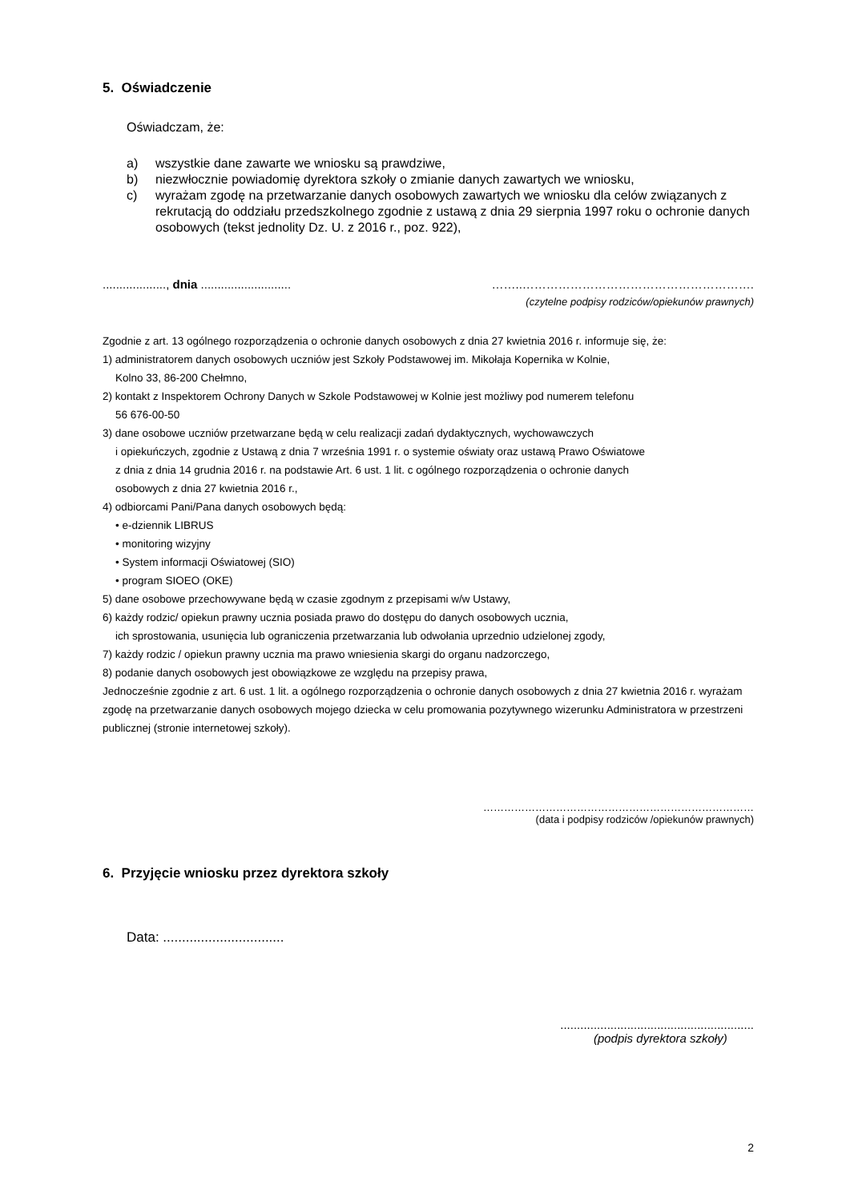5. Oświadczenie
Oświadczam, że:
a) wszystkie dane zawarte we wniosku są prawdziwe,
b) niezwłocznie powiadomię dyrektora szkoły o zmianie danych zawartych we wniosku,
c) wyrażam zgodę na przetwarzanie danych osobowych zawartych we wniosku dla celów związanych z rekrutacją do oddziału przedszkolnego zgodnie z ustawą z dnia 29 sierpnia 1997 roku o ochronie danych osobowych (tekst jednolity Dz. U. z 2016 r., poz. 922),
..................., dnia ........................... ……..………………………………………………….
(czytelne podpisy rodziców/opiekunów prawnych)
Zgodnie z art. 13 ogólnego rozporządzenia o ochronie danych osobowych z dnia 27 kwietnia 2016 r. informuje się, że:
1) administratorem danych osobowych uczniów jest Szkoły Podstawowej im. Mikołaja Kopernika w Kolnie,
Kolno 33, 86-200 Chełmno,
2) kontakt z Inspektorem Ochrony Danych w Szkole Podstawowej w Kolnie jest możliwy pod numerem telefonu
56 676-00-50
3) dane osobowe uczniów przetwarzane będą w celu realizacji zadań dydaktycznych, wychowawczych
i opiekuńczych, zgodnie z Ustawą z dnia 7 września 1991 r. o systemie oświaty oraz ustawą Prawo Oświatowe
z dnia z dnia 14 grudnia 2016 r. na podstawie Art. 6 ust. 1 lit. c ogólnego rozporządzenia o ochronie danych
osobowych z dnia 27 kwietnia 2016 r.,
4) odbiorcami Pani/Pana danych osobowych będą:
• e-dziennik LIBRUS
• monitoring wizyjny
• System informacji Oświatowej (SIO)
• program SIOEO (OKE)
5) dane osobowe przechowywane będą w czasie zgodnym z przepisami w/w Ustawy,
6) każdy rodzic/ opiekun prawny ucznia posiada prawo do dostępu do danych osobowych ucznia,
ich sprostowania, usunięcia lub ograniczenia przetwarzania lub odwołania uprzednio udzielonej zgody,
7) każdy rodzic / opiekun prawny ucznia ma prawo wniesienia skargi do organu nadzorczego,
8) podanie danych osobowych jest obowiązkowe ze względu na przepisy prawa,
Jednocześnie zgodnie z art. 6 ust. 1 lit. a ogólnego rozporządzenia o ochronie danych osobowych z dnia 27 kwietnia 2016 r. wyrażam zgodę na przetwarzanie danych osobowych mojego dziecka w celu promowania pozytywnego wizerunku Administratora w przestrzeni publicznej (stronie internetowej szkoły).
……………………………………………………………………
(data i podpisy rodziców /opiekunów prawnych)
6. Przyjęcie wniosku przez dyrektora szkoły
Data: ................................
..........................................................
(podpis dyrektora szkoły)
2